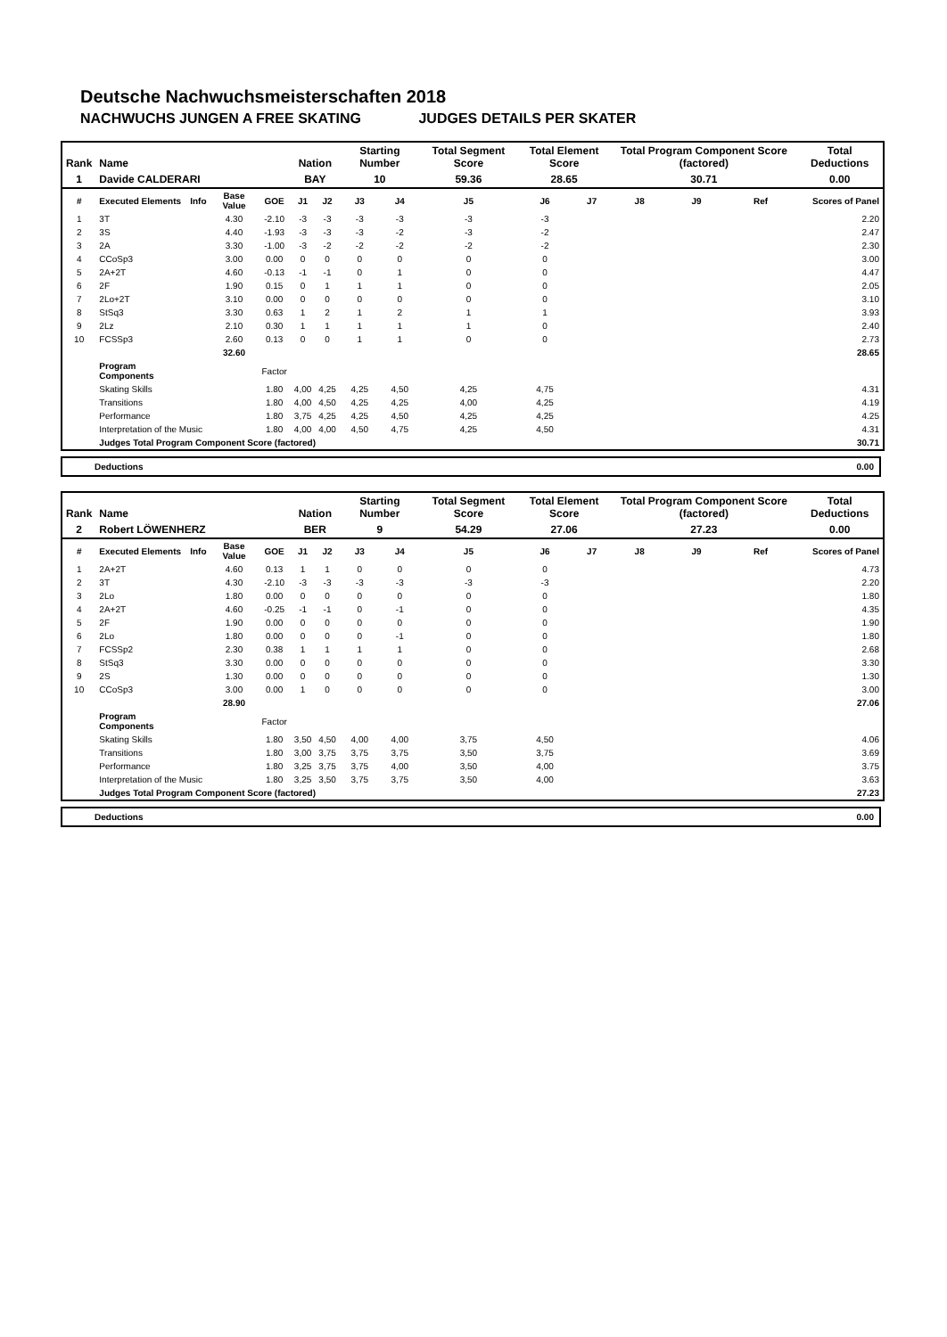Deutsche Nachwuchsmeisterschaften 2018
NACHWUCHS JUNGEN A FREE SKATING JUDGES DETAILS PER SKATER
| Rank | Name | | | | Nation | | Starting Number | | Total Segment Score | Total Element Score | | Total Program Component Score (factored) | | | Total Deductions |
| --- | --- | --- | --- | --- | --- | --- | --- | --- | --- | --- | --- | --- | --- | --- | --- |
| 1 | Davide CALDERARI | | | | BAY | | 10 | | 59.36 | 28.65 | | 30.71 | | | 0.00 |
| # | Executed Elements | Info | Base Value | GOE | J1 | J2 | J3 | J4 | J5 | J6 | J7 | J8 | J9 | Ref | Scores of Panel |
| 1 | 3T | | 4.30 | -2.10 | -3 | -3 | -3 | -3 | -3 | -3 | | | | | 2.20 |
| 2 | 3S | | 4.40 | -1.93 | -3 | -3 | -3 | -2 | -3 | -2 | | | | | 2.47 |
| 3 | 2A | | 3.30 | -1.00 | -3 | -2 | -2 | -2 | -2 | -2 | | | | | 2.30 |
| 4 | CCoSp3 | | 3.00 | 0.00 | 0 | 0 | 0 | 0 | 0 | 0 | | | | | 3.00 |
| 5 | 2A+2T | | 4.60 | -0.13 | -1 | -1 | 0 | 1 | 0 | 0 | | | | | 4.47 |
| 6 | 2F | | 1.90 | 0.15 | 0 | 1 | 1 | 1 | 0 | 0 | | | | | 2.05 |
| 7 | 2Lo+2T | | 3.10 | 0.00 | 0 | 0 | 0 | 0 | 0 | 0 | | | | | 3.10 |
| 8 | StSq3 | | 3.30 | 0.63 | 1 | 2 | 1 | 2 | 1 | 1 | | | | | 3.93 |
| 9 | 2Lz | | 2.10 | 0.30 | 1 | 1 | 1 | 1 | 1 | 0 | | | | | 2.40 |
| 10 | FCSSp3 | | 2.60 | 0.13 | 0 | 0 | 1 | 1 | 0 | 0 | | | | | 2.73 |
| | | | 32.60 | | | | | | | | | | | | 28.65 |
| | Program Components | | | Factor | | | | | | | | | | | |
| | Skating Skills | | | 1.80 | 4,00 | 4,25 | 4,25 | 4,50 | 4,25 | 4,75 | | | | | 4.31 |
| | Transitions | | | 1.80 | 4,00 | 4,50 | 4,25 | 4,25 | 4,00 | 4,25 | | | | | 4.19 |
| | Performance | | | 1.80 | 3,75 | 4,25 | 4,25 | 4,50 | 4,25 | 4,25 | | | | | 4.25 |
| | Interpretation of the Music | | | 1.80 | 4,00 | 4,00 | 4,50 | 4,75 | 4,25 | 4,50 | | | | | 4.31 |
| | Judges Total Program Component Score (factored) | | | | | | | | | | | | | | 30.71 |
Deductions 0.00
| Rank | Name | | | | Nation | | Starting Number | | Total Segment Score | Total Element Score | | Total Program Component Score (factored) | | | Total Deductions |
| --- | --- | --- | --- | --- | --- | --- | --- | --- | --- | --- | --- | --- | --- | --- | --- |
| 2 | Robert LÖWENHERZ | | | | BER | | 9 | | 54.29 | 27.06 | | 27.23 | | | 0.00 |
| # | Executed Elements | Info | Base Value | GOE | J1 | J2 | J3 | J4 | J5 | J6 | J7 | J8 | J9 | Ref | Scores of Panel |
| 1 | 2A+2T | | 4.60 | 0.13 | 1 | 1 | 0 | 0 | 0 | 0 | | | | | 4.73 |
| 2 | 3T | | 4.30 | -2.10 | -3 | -3 | -3 | -3 | -3 | -3 | | | | | 2.20 |
| 3 | 2Lo | | 1.80 | 0.00 | 0 | 0 | 0 | 0 | 0 | 0 | | | | | 1.80 |
| 4 | 2A+2T | | 4.60 | -0.25 | -1 | -1 | 0 | -1 | 0 | 0 | | | | | 4.35 |
| 5 | 2F | | 1.90 | 0.00 | 0 | 0 | 0 | 0 | 0 | 0 | | | | | 1.90 |
| 6 | 2Lo | | 1.80 | 0.00 | 0 | 0 | 0 | -1 | 0 | 0 | | | | | 1.80 |
| 7 | FCSSp2 | | 2.30 | 0.38 | 1 | 1 | 1 | 1 | 0 | 0 | | | | | 2.68 |
| 8 | StSq3 | | 3.30 | 0.00 | 0 | 0 | 0 | 0 | 0 | 0 | | | | | 3.30 |
| 9 | 2S | | 1.30 | 0.00 | 0 | 0 | 0 | 0 | 0 | 0 | | | | | 1.30 |
| 10 | CCoSp3 | | 3.00 | 0.00 | 1 | 0 | 0 | 0 | 0 | 0 | | | | | 3.00 |
| | | | 28.90 | | | | | | | | | | | | 27.06 |
| | Program Components | | | Factor | | | | | | | | | | | |
| | Skating Skills | | | 1.80 | 3,50 | 4,50 | 4,00 | 4,00 | 3,75 | 4,50 | | | | | 4.06 |
| | Transitions | | | 1.80 | 3,00 | 3,75 | 3,75 | 3,75 | 3,50 | 3,75 | | | | | 3.69 |
| | Performance | | | 1.80 | 3,25 | 3,75 | 3,75 | 4,00 | 3,50 | 4,00 | | | | | 3.75 |
| | Interpretation of the Music | | | 1.80 | 3,25 | 3,50 | 3,75 | 3,75 | 3,50 | 4,00 | | | | | 3.63 |
| | Judges Total Program Component Score (factored) | | | | | | | | | | | | | | 27.23 |
Deductions 0.00